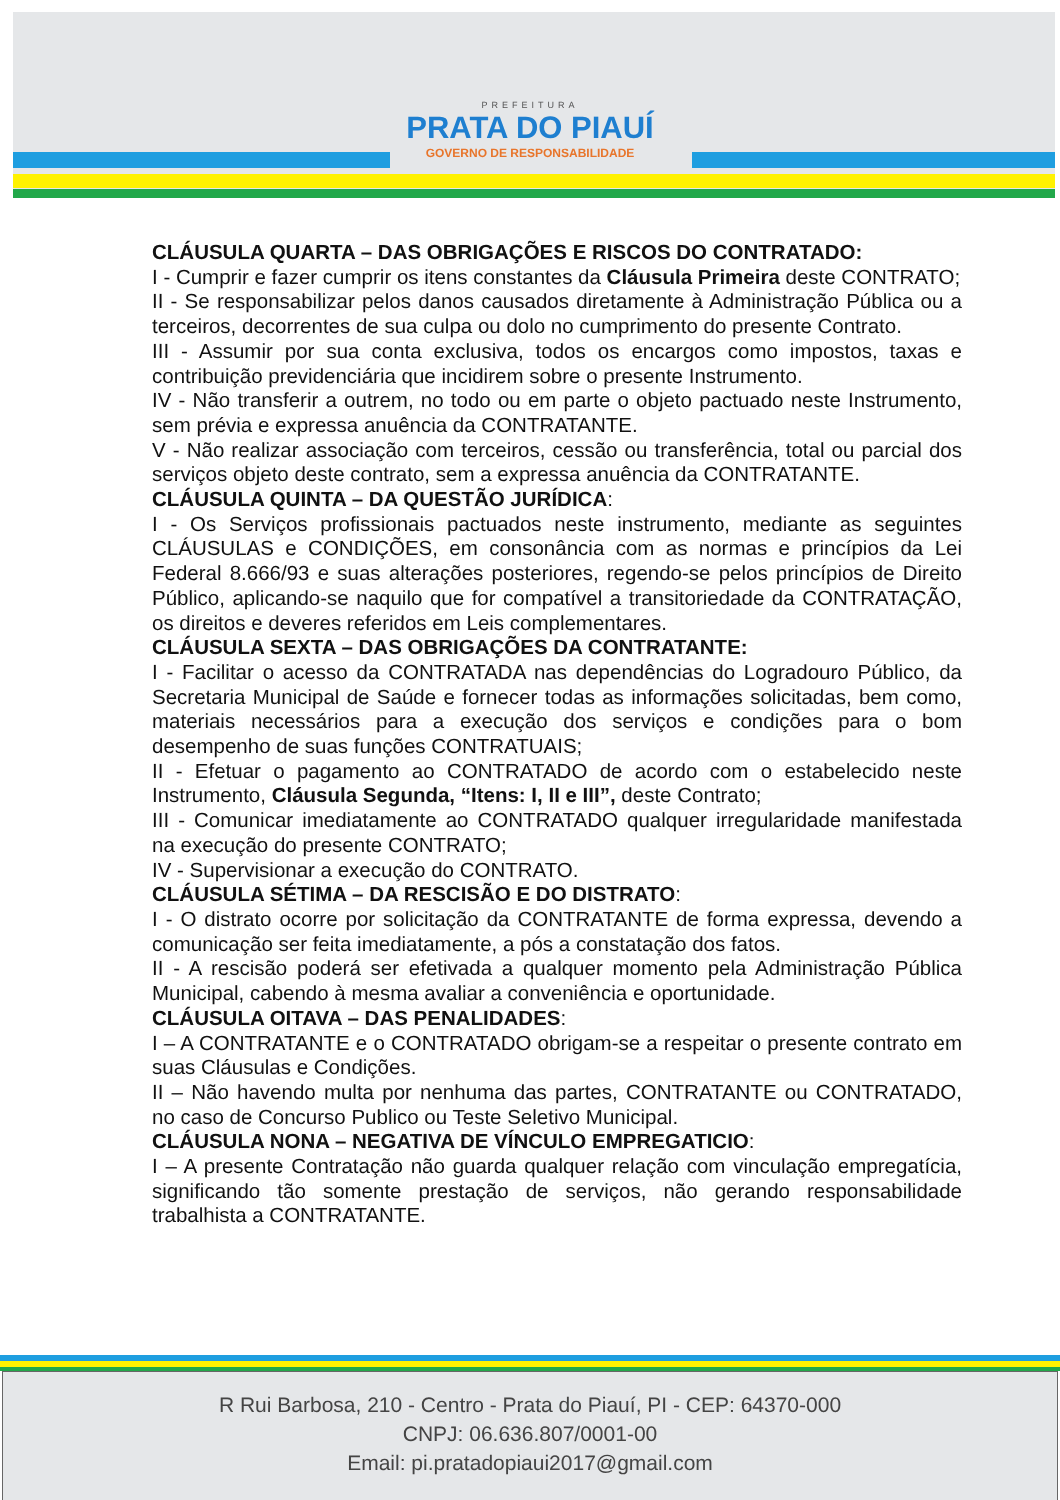PREFEITURA
PRATA DO PIAUÍ
GOVERNO DE RESPONSABILIDADE
CLÁUSULA QUARTA – DAS OBRIGAÇÕES E RISCOS DO CONTRATADO:
I - Cumprir e fazer cumprir os itens constantes da Cláusula Primeira deste CONTRATO;
II - Se responsabilizar pelos danos causados diretamente à Administração Pública ou a terceiros, decorrentes de sua culpa ou dolo no cumprimento do presente Contrato.
III - Assumir por sua conta exclusiva, todos os encargos como impostos, taxas e contribuição previdenciária que incidirem sobre o presente Instrumento.
IV - Não transferir a outrem, no todo ou em parte o objeto pactuado neste Instrumento, sem prévia e expressa anuência da CONTRATANTE.
V - Não realizar associação com terceiros, cessão ou transferência, total ou parcial dos serviços objeto deste contrato, sem a expressa anuência da CONTRATANTE.
CLÁUSULA QUINTA – DA QUESTÃO JURÍDICA:
I - Os Serviços profissionais pactuados neste instrumento, mediante as seguintes CLÁUSULAS e CONDIÇÕES, em consonância com as normas e princípios da Lei Federal 8.666/93 e suas alterações posteriores, regendo-se pelos princípios de Direito Público, aplicando-se naquilo que for compatível a transitoriedade da CONTRATAÇÃO, os direitos e deveres referidos em Leis complementares.
CLÁUSULA SEXTA – DAS OBRIGAÇÕES DA CONTRATANTE:
I - Facilitar o acesso da CONTRATADA nas dependências do Logradouro Público, da Secretaria Municipal de Saúde e fornecer todas as informações solicitadas, bem como, materiais necessários para a execução dos serviços e condições para o bom desempenho de suas funções CONTRATUAIS;
II - Efetuar o pagamento ao CONTRATADO de acordo com o estabelecido neste Instrumento, Cláusula Segunda, “Itens: I, II e III”, deste Contrato;
III - Comunicar imediatamente ao CONTRATADO qualquer irregularidade manifestada na execução do presente CONTRATO;
IV - Supervisionar a execução do CONTRATO.
CLÁUSULA SÉTIMA – DA RESCISÃO E DO DISTRATO:
I - O distrato ocorre por solicitação da CONTRATANTE de forma expressa, devendo a comunicação ser feita imediatamente, a pós a constatação dos fatos.
II - A rescisão poderá ser efetivada a qualquer momento pela Administração Pública Municipal, cabendo à mesma avaliar a conveniência e oportunidade.
CLÁUSULA OITAVA – DAS PENALIDADES:
I – A CONTRATANTE e o CONTRATADO obrigam-se a respeitar o presente contrato em suas Cláusulas e Condições.
II – Não havendo multa por nenhuma das partes, CONTRATANTE ou CONTRATADO, no caso de Concurso Publico ou Teste Seletivo Municipal.
CLÁUSULA NONA – NEGATIVA DE VÍNCULO EMPREGATICIO:
I – A presente Contratação não guarda qualquer relação com vinculação empregatícia, significando tão somente prestação de serviços, não gerando responsabilidade trabalhista a CONTRATANTE.
R Rui Barbosa, 210 - Centro - Prata do Piauí, PI - CEP: 64370-000
CNPJ: 06.636.807/0001-00
Email: pi.pratadopiaui2017@gmail.com